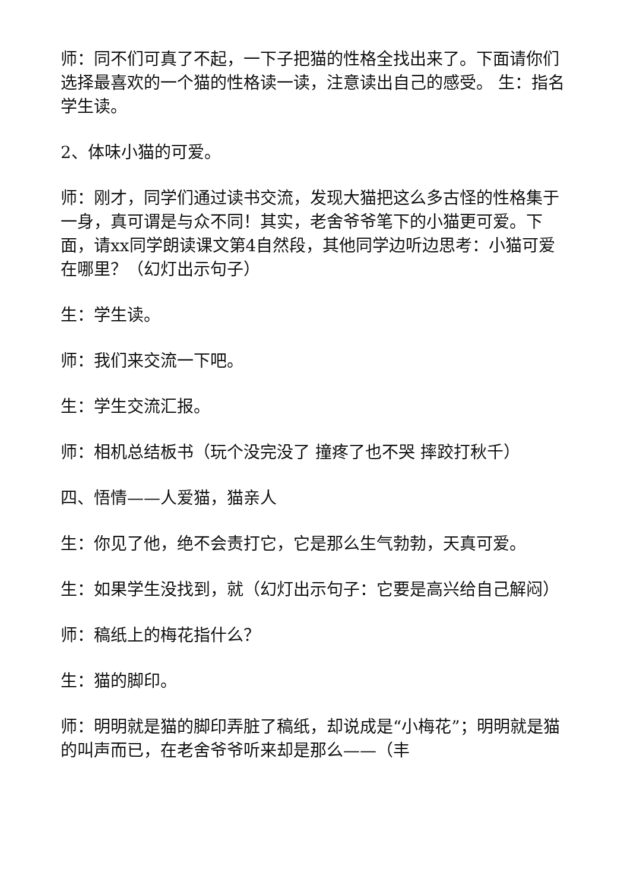师：同不们可真了不起，一下子把猫的性格全找出来了。下面请你们选择最喜欢的一个猫的性格读一读，注意读出自己的感受。 生：指名学生读。
2、体味小猫的可爱。
师：刚才，同学们通过读书交流，发现大猫把这么多古怪的性格集于一身，真可谓是与众不同！其实，老舍爷爷笔下的小猫更可爱。下面，请xx同学朗读课文第4自然段，其他同学边听边思考：小猫可爱在哪里？（幻灯出示句子）
生：学生读。
师：我们来交流一下吧。
生：学生交流汇报。
师：相机总结板书（玩个没完没了 撞疼了也不哭 摔跤打秋千）
四、悟情——人爱猫，猫亲人
生：你见了他，绝不会责打它，它是那么生气勃勃，天真可爱。
生：如果学生没找到，就（幻灯出示句子：它要是高兴给自己解闷）
师：稿纸上的梅花指什么？
生：猫的脚印。
师：明明就是猫的脚印弄脏了稿纸，却说成是“小梅花”；明明就是猫的叫声而已，在老舍爷爷听来却是那么——（丰